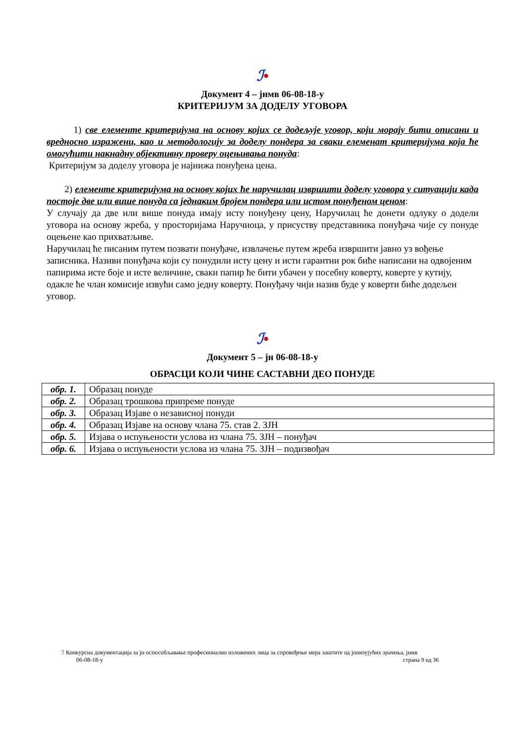ℐ•
Документ 4 – јнмв 06-08-18-у
КРИТЕРИЈУМ ЗА ДОДЕЛУ УГОВОРА
1) све елементе критеријума на основу којих се додељује уговор, који морају бити описани и вредносно изражени, као и методологију за доделу пондера за сваки елеменат критеријума која ће омогућити накнадну објективну проверу оцењивања понуда:
Критеријум за доделу уговора је најнижа понуђена цена.
2) елементе критеријума на основу којих ће наручилац извршити доделу уговора у ситуацији када постоје две или више понуда са једнаким бројем пондера или истом понуђеном ценом:
У случају да две или више понуда имају исту понуђену цену, Наручилац ће донети одлуку о додели уговора на основу жреба, у просторијама Наручиоца, у присуству представника понуђача чије су понуде оцењене као прихватљиве.
Наручилац ће писаним путем позвати понуђаче, извлачење путем жреба извршити јавно уз вођење записника. Називи понуђача који су понудили исту цену и исти гарантни рок биће написани на одвојеним папирима исте боје и исте величине, сваки папир ће бити убачен у посебну коверту, коверте у кутију, одакле ће члан комисије извући само једну коверту. Понуђачу чији назив буде у коверти биће додељен уговор.
ℐ•
Документ 5 – јн 06-08-18-у
ОБРАСЦИ КОЈИ ЧИНЕ САСТАВНИ ДЕО ПОНУДЕ
| обр. 1. | Образац понуде |
| обр. 2. | Образац трошкова припреме понуде |
| обр. 3. | Образац Изјаве о независној понуди |
| обр. 4. | Образац Изјаве на основу члана 75. став 2. ЗЈН |
| обр. 5. | Изјава о испуњености услова из члана 75. ЗЈН – понуђач |
| обр. 6. | Изјава о испуњености услова из члана 75. ЗЈН – подизвођач |
ℐ Конкурсна документација за јн оспособљавање професионално изложених лица за спровођење мера заштите од јонизујућих зрачења, јнмв
06-08-18-у страна 9 од 36